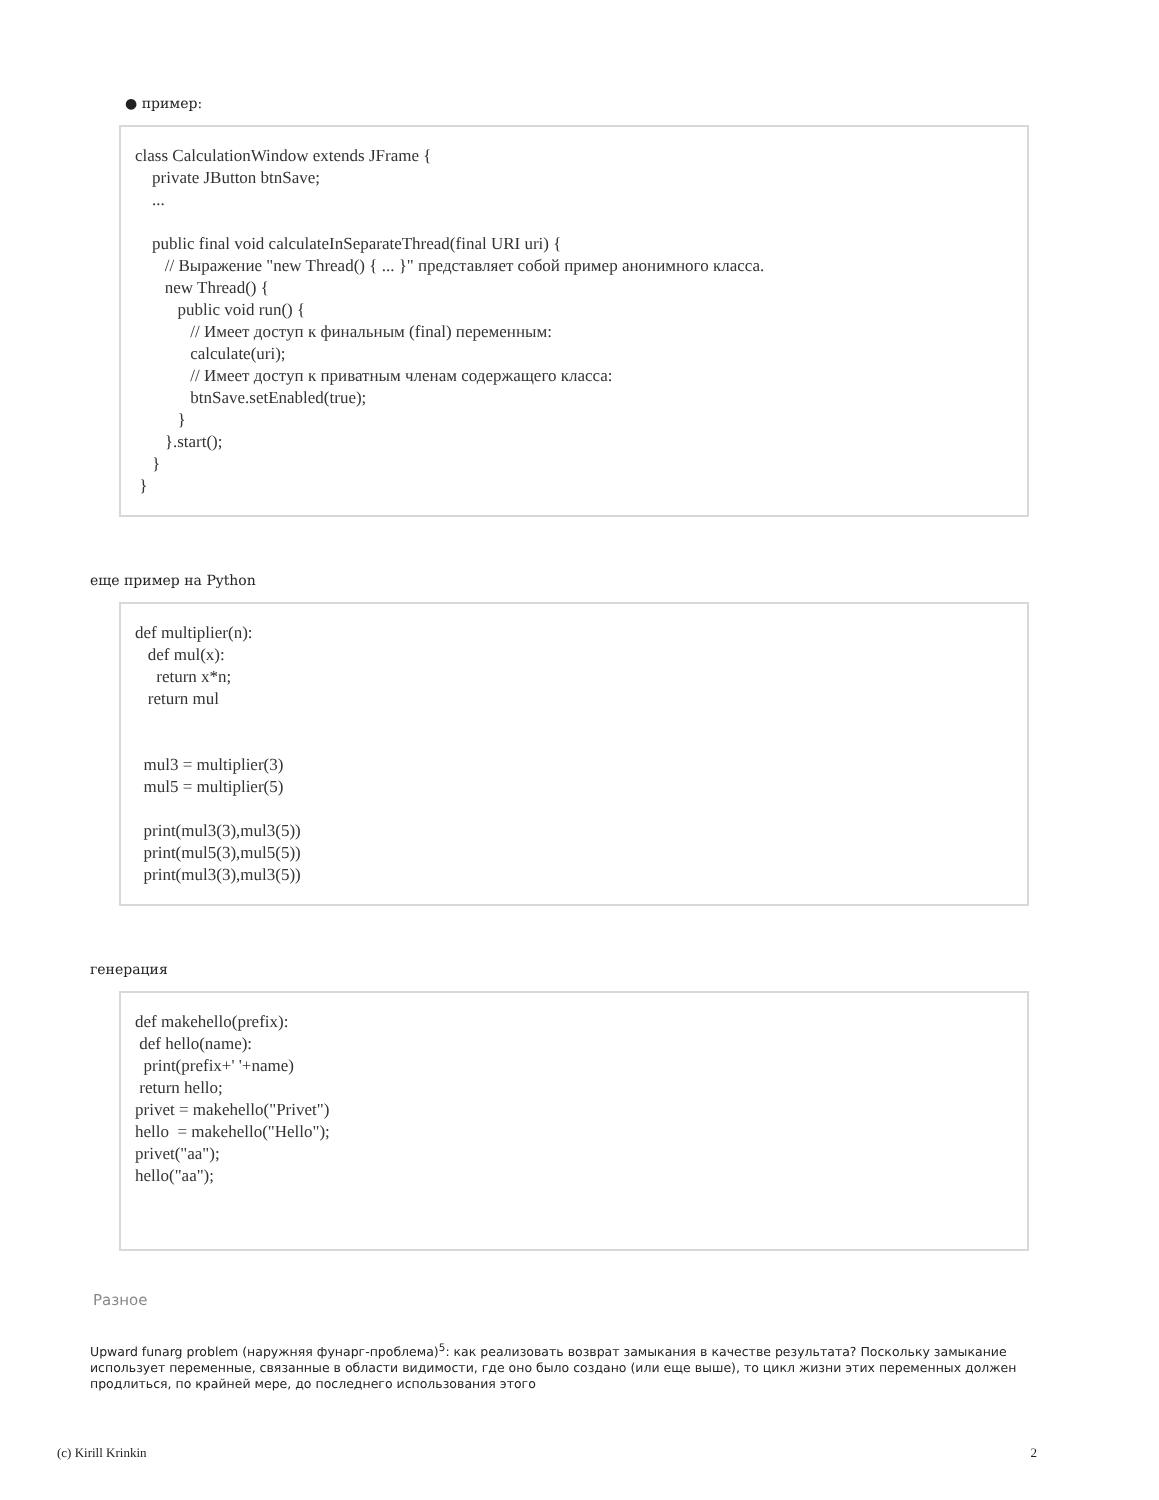● пример:
class CalculationWindow extends JFrame { private JButton btnSave; ... public final void calculateInSeparateThread(final URI uri) { // Выражение "new Thread() { ... }" представляет собой пример анонимного класса. new Thread() { public void run() { // Имеет доступ к финальным (final) переменным: calculate(uri); // Имеет доступ к приватным членам содержащего класса: btnSave.setEnabled(true); } }.start(); } }
еще пример на Python
def multiplier(n): def mul(x): return x*n; return mul mul3 = multiplier(3) mul5 = multiplier(5) print(mul3(3),mul3(5)) print(mul5(3),mul5(5)) print(mul3(3),mul3(5))
генерация
def makehello(prefix): def hello(name): print(prefix+' '+name) return hello; privet = makehello("Privet") hello = makehello("Hello"); privet("aa"); hello("aa");
Разное
Upward funarg problem (наружняя фунарг-проблема)<sup>5</sup>: как реализовать возврат замыкания в качестве результата? Поскольку замыкание использует переменные, связанные в области видимости, где оно было создано (или еще выше), то цикл жизни этих переменных должен продлиться, по крайней мере, до последнего использования этого
(c) Kirill Krinkin 2